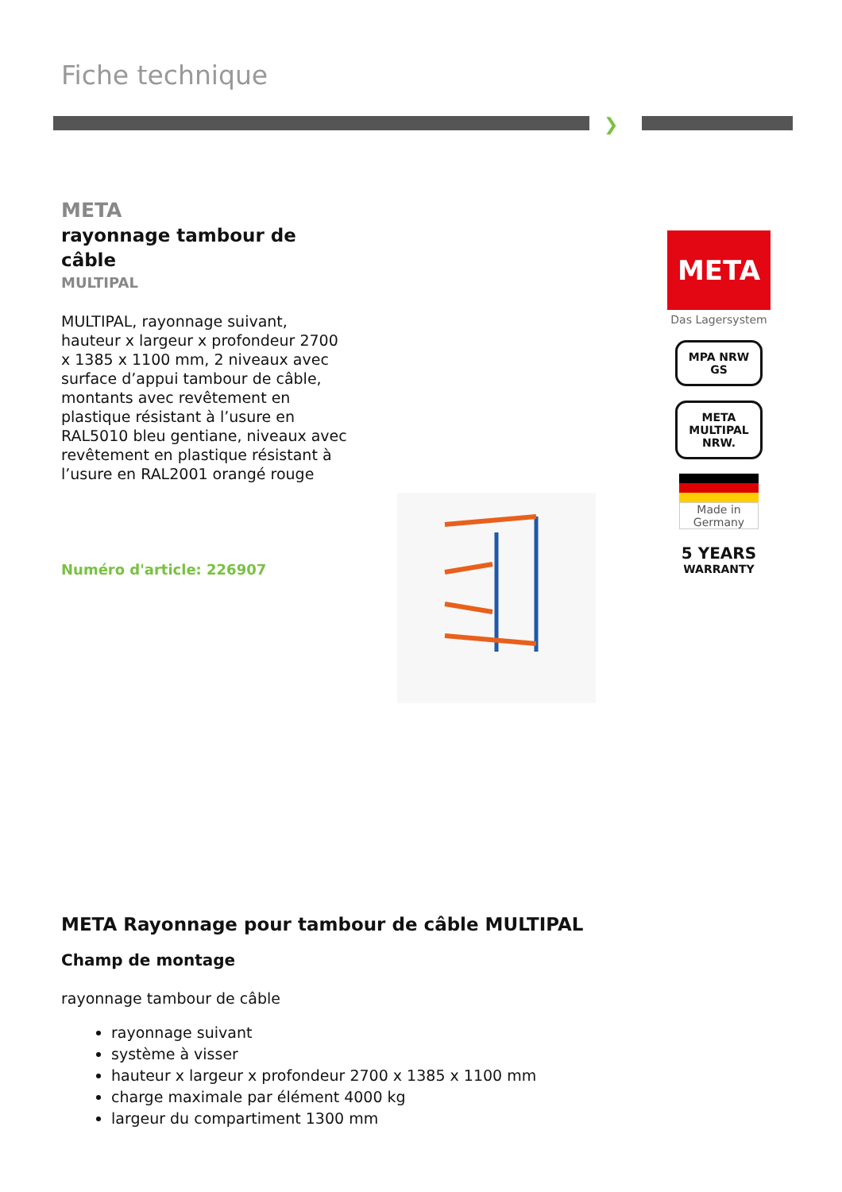Fiche technique
❯
META
rayonnage tambour de câble
MULTIPAL
MULTIPAL, rayonnage suivant, hauteur x largeur x profondeur 2700 x 1385 x 1100 mm, 2 niveaux avec surface d’appui tambour de câble, montants avec revêtement en plastique résistant à l’usure en RAL5010 bleu gentiane, niveaux avec revêtement en plastique résistant à l’usure en RAL2001 orangé rouge
Numéro d'article: 226907
META
Das Lagersystem
MPA NRW GS
META MULTIPAL NRW.
Made in Germany
5 YEARS
WARRANTY
META Rayonnage pour tambour de câble MULTIPAL
Champ de montage
rayonnage tambour de câble
rayonnage suivant
système à visser
hauteur x largeur x profondeur 2700 x 1385 x 1100 mm
charge maximale par élément 4000 kg
largeur du compartiment 1300 mm